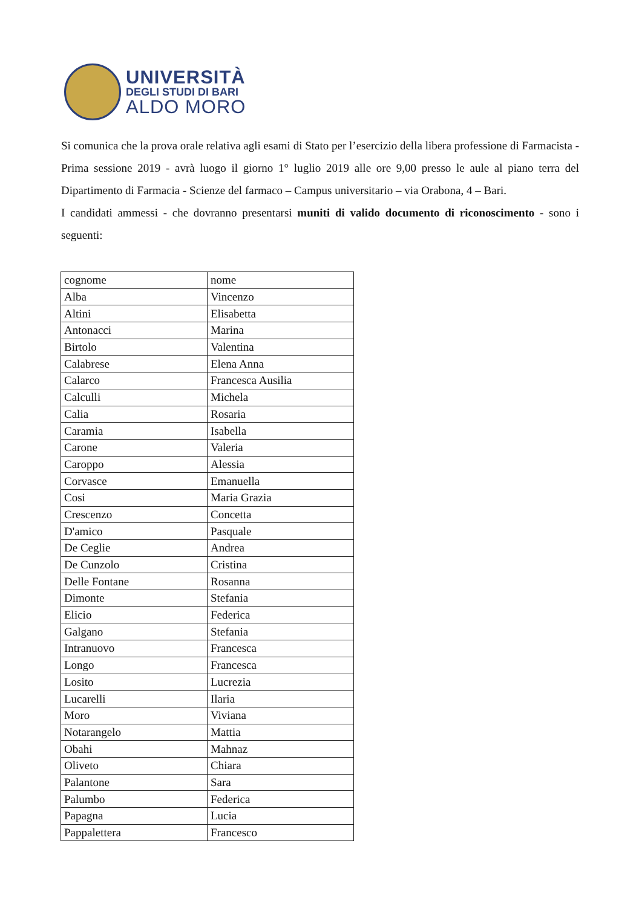UNIVERSITÀ
DEGLI STUDI DI BARI
ALDO MORO
Si comunica che la prova orale relativa agli esami di Stato per l’esercizio della libera professione di Farmacista - Prima sessione 2019 - avrà luogo il giorno 1° luglio 2019 alle ore 9,00 presso le aule al piano terra del Dipartimento di Farmacia - Scienze del farmaco – Campus universitario – via Orabona, 4 – Bari.
I candidati ammessi - che dovranno presentarsi muniti di valido documento di riconoscimento - sono i seguenti:
| cognome | nome |
| Alba | Vincenzo |
| Altini | Elisabetta |
| Antonacci | Marina |
| Birtolo | Valentina |
| Calabrese | Elena Anna |
| Calarco | Francesca Ausilia |
| Calculli | Michela |
| Calia | Rosaria |
| Caramia | Isabella |
| Carone | Valeria |
| Caroppo | Alessia |
| Corvasce | Emanuella |
| Cosi | Maria Grazia |
| Crescenzo | Concetta |
| D'amico | Pasquale |
| De Ceglie | Andrea |
| De Cunzolo | Cristina |
| Delle Fontane | Rosanna |
| Dimonte | Stefania |
| Elicio | Federica |
| Galgano | Stefania |
| Intranuovo | Francesca |
| Longo | Francesca |
| Losito | Lucrezia |
| Lucarelli | Ilaria |
| Moro | Viviana |
| Notarangelo | Mattia |
| Obahi | Mahnaz |
| Oliveto | Chiara |
| Palantone | Sara |
| Palumbo | Federica |
| Papagna | Lucia |
| Pappalettera | Francesco |